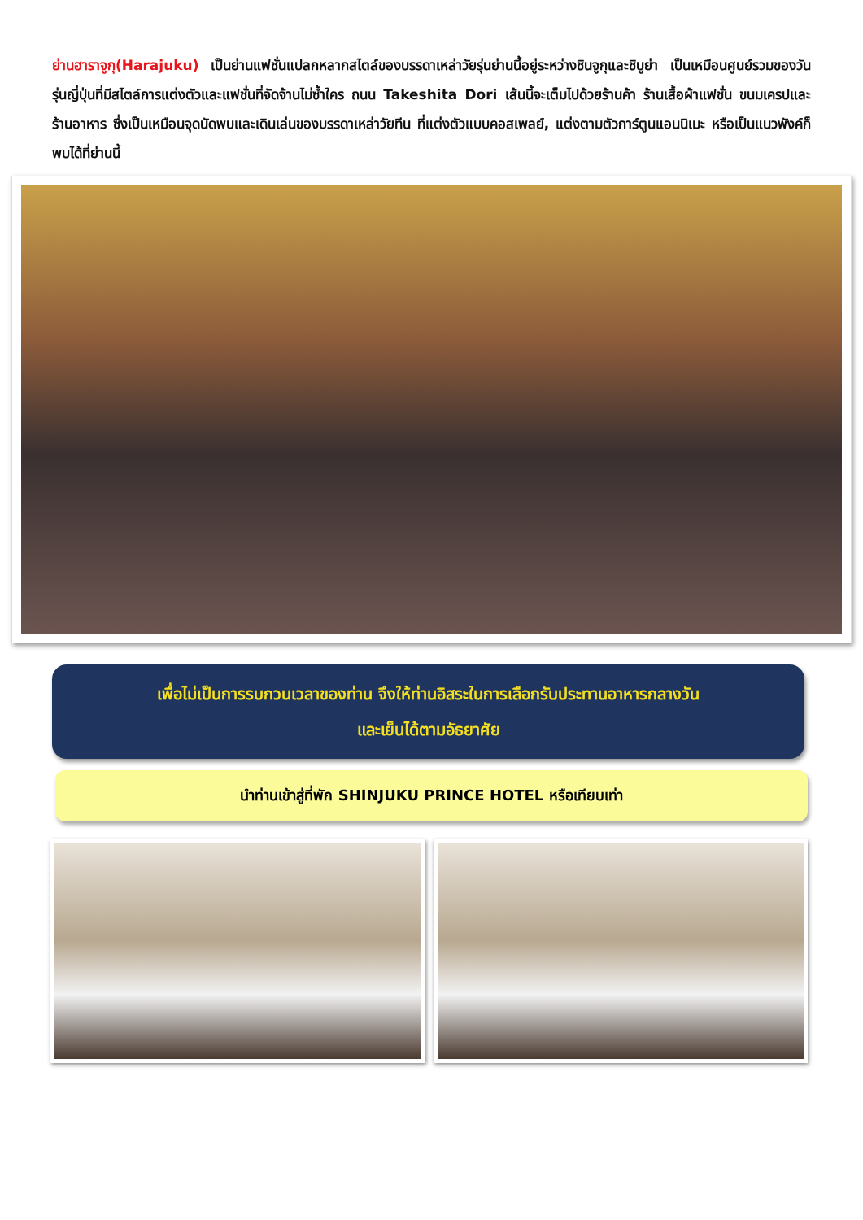ย่านฮาราจูกุ(Harajuku) เป็นย่านแฟชั่นแปลกหลากสไตล์ของบรรดาเหล่าวัยรุ่นย่านนี้อยู่ระหว่างชินจูกุและชิบูย่า เป็นเหมือนศูนย์รวมของวันรุ่นญี่ปุ่นที่มีสไตล์การแต่งตัวและแฟชั่นที่จัดจ้านไม่ซ้ำใคร ถนน Takeshita Dori เส้นนี้จะเต็มไปด้วยร้านค้า ร้านเสื้อผ้าแฟชั่น ขนมเครปและร้านอาหาร ซึ่งเป็นเหมือนจุดนัดพบและเดินเล่นของบรรดาเหล่าวัยทีน ที่แต่งตัวแบบคอสเพลย์, แต่งตามตัวการ์ตูนแอนนิเมะ หรือเป็นแนวพังค์ก็พบได้ที่ย่านนี้
เพื่อไม่เป็นการรบกวนเวลาของท่าน จึงให้ท่านอิสระในการเลือกรับประทานอาหารกลางวัน
และเย็นได้ตามอัธยาศัย
นำท่านเข้าสู่ที่พัก SHINJUKU PRINCE HOTEL หรือเทียบเท่า